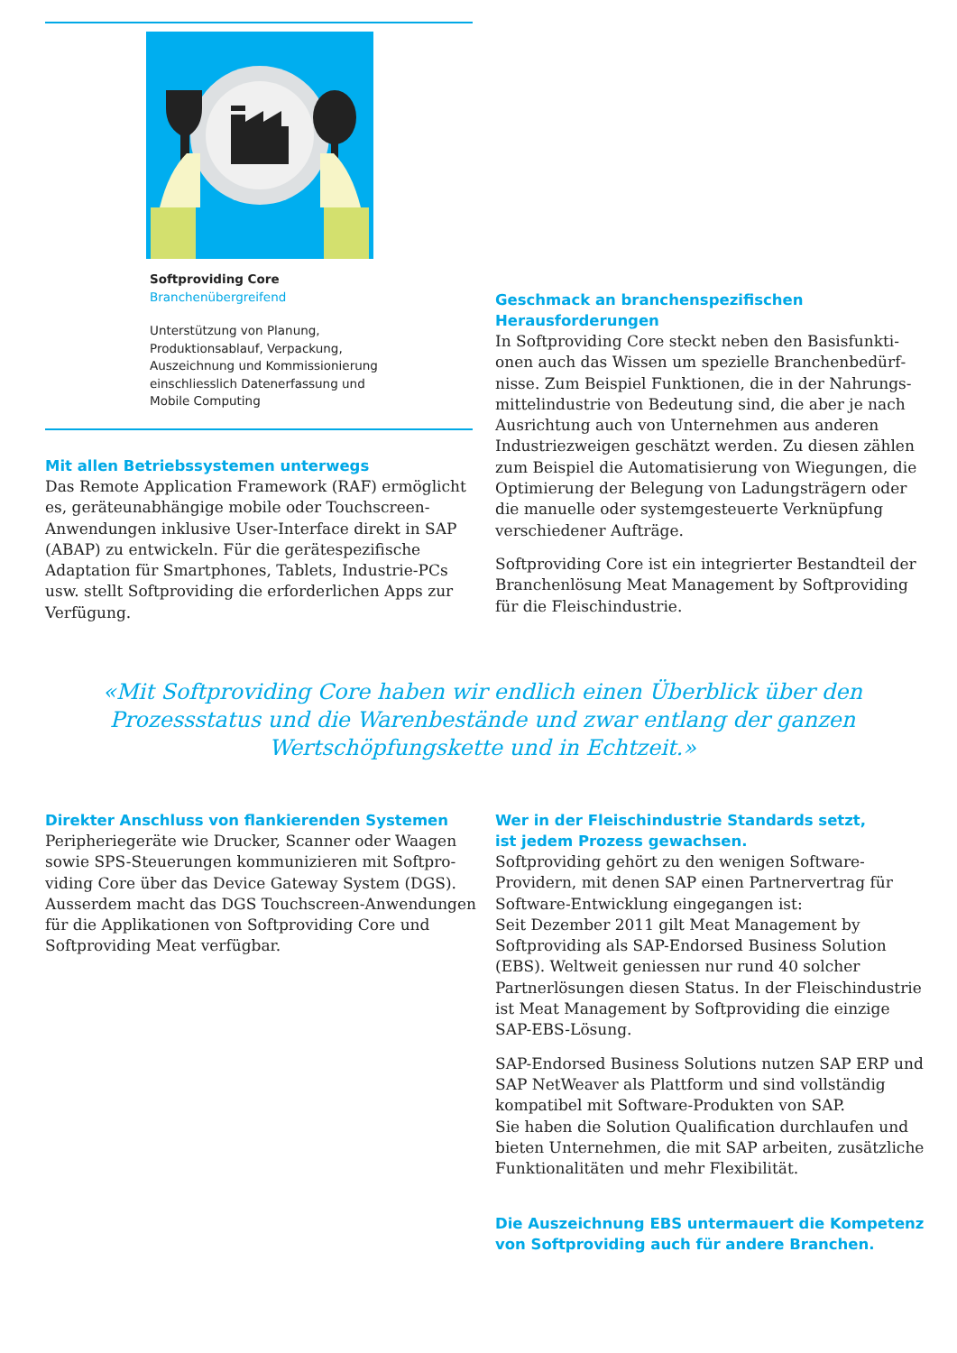Softproviding Core
Branchenübergreifend
Unterstützung von Planung, Produktionsablauf, Verpackung, Auszeichnung und Kommissionie­rung einschliesslich Datenerfassung und Mobile Computing
Mit allen Betriebssystemen unterwegs
Das Remote Application Framework (RAF) ermöglicht es, geräteunabhängige mobile oder Touchscreen-Anwendungen inklusive User-Interface direkt in SAP (ABAP) zu entwickeln. Für die gerätespezifische Adaptation für Smartphones, Tablets, Industrie-PCs usw. stellt Softproviding die erforderlichen Apps zur Verfügung.
Geschmack an branchenspezifischen
Herausforderungen
In Softproviding Core steckt neben den Basisfunkti­onen auch das Wissen um spezielle Branchenbedürf­nisse. Zum Beispiel Funktionen, die in der Nahrungs­mittelindustrie von Bedeutung sind, die aber je nach Ausrichtung auch von Unternehmen aus anderen Industriezweigen geschätzt werden. Zu diesen zählen zum Beispiel die Automatisierung von Wiegungen, die Optimierung der Belegung von Ladungsträgern oder die manuelle oder systemgesteuerte Verknüpfung verschiedener Aufträge.
Softproviding Core ist ein integrierter Bestandteil der Branchenlösung Meat Management by Softproviding für die Fleischindustrie.
«Mit Softproviding Core haben wir endlich einen Überblick über den Prozessstatus und die Warenbestände und zwar entlang der ganzen Wertschöpfungskette und in Echtzeit.»
Direkter Anschluss von flankierenden Systemen
Peripheriegeräte wie Drucker, Scanner oder Waagen sowie SPS-Steuerungen kommunizieren mit Softpro­viding Core über das Device Gateway System (DGS). Ausserdem macht das DGS Touchscreen-Anwendun­gen für die Applikationen von Softproviding Core und Softproviding Meat verfügbar.
Wer in der Fleischindustrie Standards setzt,
ist jedem Prozess gewachsen.
Softproviding gehört zu den wenigen Software-Providern, mit denen SAP einen Partnervertrag für Software-Entwicklung eingegangen ist:
Seit Dezember 2011 gilt Meat Management by Softproviding als SAP-Endorsed Business Solution (EBS). Weltweit geniessen nur rund 40 solcher Partnerlösungen diesen Status. In der Fleischindustrie ist Meat Management by Softproviding die einzige SAP-EBS-Lösung.
SAP-Endorsed Business Solutions nutzen SAP ERP und SAP NetWeaver als Plattform und sind vollstän­dig kompatibel mit Software-Produkten von SAP.
Sie haben die Solution Qualification durchlaufen und bieten Unternehmen, die mit SAP arbeiten, zusätzli­che Funktionalitäten und mehr Flexibilität.
Die Auszeichnung EBS untermauert die Kompetenz von Softproviding auch für andere Branchen.